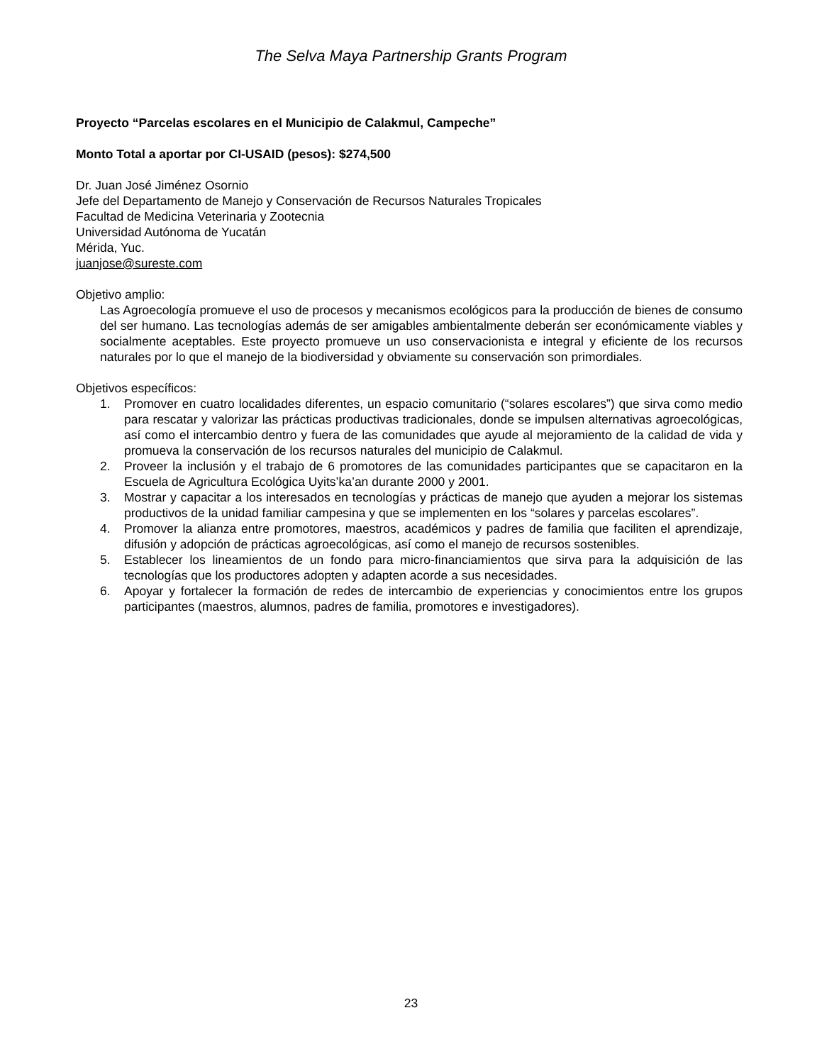The Selva Maya Partnership Grants Program
Proyecto “Parcelas escolares en el Municipio de Calakmul, Campeche”
Monto Total a aportar por CI-USAID (pesos): $274,500
Dr. Juan José Jiménez Osornio
Jefe del Departamento de Manejo y Conservación de Recursos Naturales Tropicales
Facultad de Medicina Veterinaria y Zootecnia
Universidad Autónoma de Yucatán
Mérida, Yuc.
juanjose@sureste.com
Objetivo amplio:
Las Agroecología promueve el uso de procesos y mecanismos ecológicos para la producción de bienes de consumo del ser humano. Las tecnologías además de ser amigables ambientalmente deberán ser económicamente viables y socialmente aceptables. Este proyecto promueve un uso conservacionista e integral y eficiente de los recursos naturales por lo que el manejo de la biodiversidad y obviamente su conservación son primordiales.
Objetivos específicos:
1. Promover en cuatro localidades diferentes, un espacio comunitario (“solares escolares”) que sirva como medio para rescatar y valorizar las prácticas productivas tradicionales, donde se impulsen alternativas agroecológicas, así como el intercambio dentro y fuera de las comunidades que ayude al mejoramiento de la calidad de vida y promueva la conservación de los recursos naturales del municipio de Calakmul.
2. Proveer la inclusión y el trabajo de 6 promotores de las comunidades participantes que se capacitaron en la Escuela de Agricultura Ecológica Uyits’ka’an durante 2000 y 2001.
3. Mostrar y capacitar a los interesados en tecnologías y prácticas de manejo que ayuden a mejorar los sistemas productivos de la unidad familiar campesina y que se implementen en los “solares y parcelas escolares”.
4. Promover la alianza entre promotores, maestros, académicos y padres de familia que faciliten el aprendizaje, difusión y adopción de prácticas agroecológicas, así como el manejo de recursos sostenibles.
5. Establecer los lineamientos de un fondo para micro-financiamientos que sirva para la adquisición de las tecnologías que los productores adopten y adapten acorde a sus necesidades.
6. Apoyar y fortalecer la formación de redes de intercambio de experiencias y conocimientos entre los grupos participantes (maestros, alumnos, padres de familia, promotores e investigadores).
23